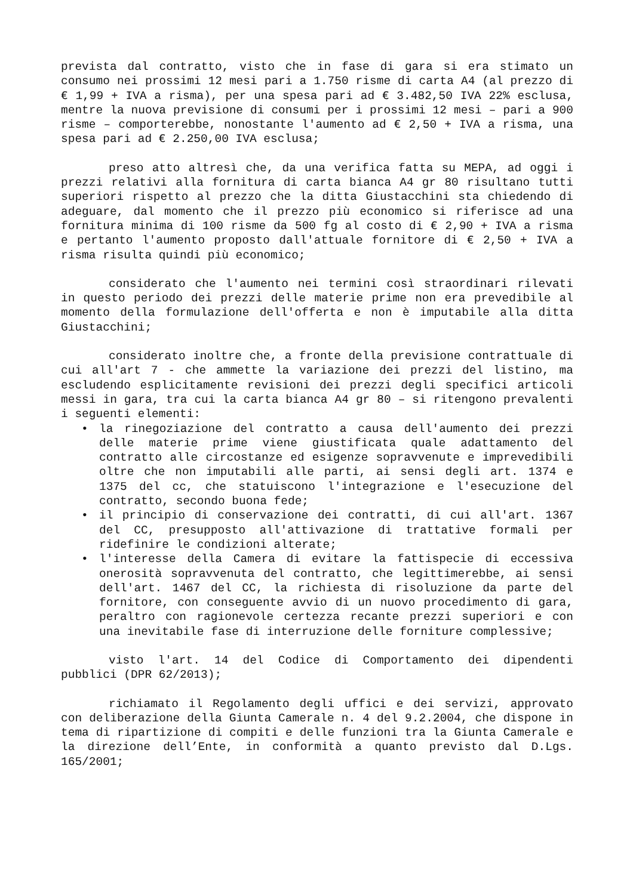prevista dal contratto, visto che in fase di gara si era stimato un consumo nei prossimi 12 mesi pari a 1.750 risme di carta A4 (al prezzo di € 1,99 + IVA a risma), per una spesa pari ad € 3.482,50 IVA 22% esclusa, mentre la nuova previsione di consumi per i prossimi 12 mesi – pari a 900 risme – comporterebbe, nonostante l'aumento ad € 2,50 + IVA a risma, una spesa pari ad € 2.250,00 IVA esclusa;
preso atto altresì che, da una verifica fatta su MEPA, ad oggi i prezzi relativi alla fornitura di carta bianca A4 gr 80 risultano tutti superiori rispetto al prezzo che la ditta Giustacchini sta chiedendo di adeguare, dal momento che il prezzo più economico si riferisce ad una fornitura minima di 100 risme da 500 fg al costo di € 2,90 + IVA a risma e pertanto l'aumento proposto dall'attuale fornitore di € 2,50 + IVA a risma risulta quindi più economico;
considerato che l'aumento nei termini così straordinari rilevati in questo periodo dei prezzi delle materie prime non era prevedibile al momento della formulazione dell'offerta e non è imputabile alla ditta Giustacchini;
considerato inoltre che, a fronte della previsione contrattuale di cui all'art 7 - che ammette la variazione dei prezzi del listino, ma escludendo esplicitamente revisioni dei prezzi degli specifici articoli messi in gara, tra cui la carta bianca A4 gr 80 – si ritengono prevalenti i seguenti elementi:
• la rinegoziazione del contratto a causa dell'aumento dei prezzi delle materie prime viene giustificata quale adattamento del contratto alle circostanze ed esigenze sopravvenute e imprevedibili oltre che non imputabili alle parti, ai sensi degli art. 1374 e 1375 del cc, che statuiscono l'integrazione e l'esecuzione del contratto, secondo buona fede;
• il principio di conservazione dei contratti, di cui all'art. 1367 del CC, presupposto all'attivazione di trattative formali per ridefinire le condizioni alterate;
• l'interesse della Camera di evitare la fattispecie di eccessiva onerosità sopravvenuta del contratto, che legittimerebbe, ai sensi dell'art. 1467 del CC, la richiesta di risoluzione da parte del fornitore, con conseguente avvio di un nuovo procedimento di gara, peraltro con ragionevole certezza recante prezzi superiori e con una inevitabile fase di interruzione delle forniture complessive;
visto l'art. 14 del Codice di Comportamento dei dipendenti pubblici (DPR 62/2013);
richiamato il Regolamento degli uffici e dei servizi, approvato con deliberazione della Giunta Camerale n. 4 del 9.2.2004, che dispone in tema di ripartizione di compiti e delle funzioni tra la Giunta Camerale e la direzione dell’Ente, in conformità a quanto previsto dal D.Lgs. 165/2001;